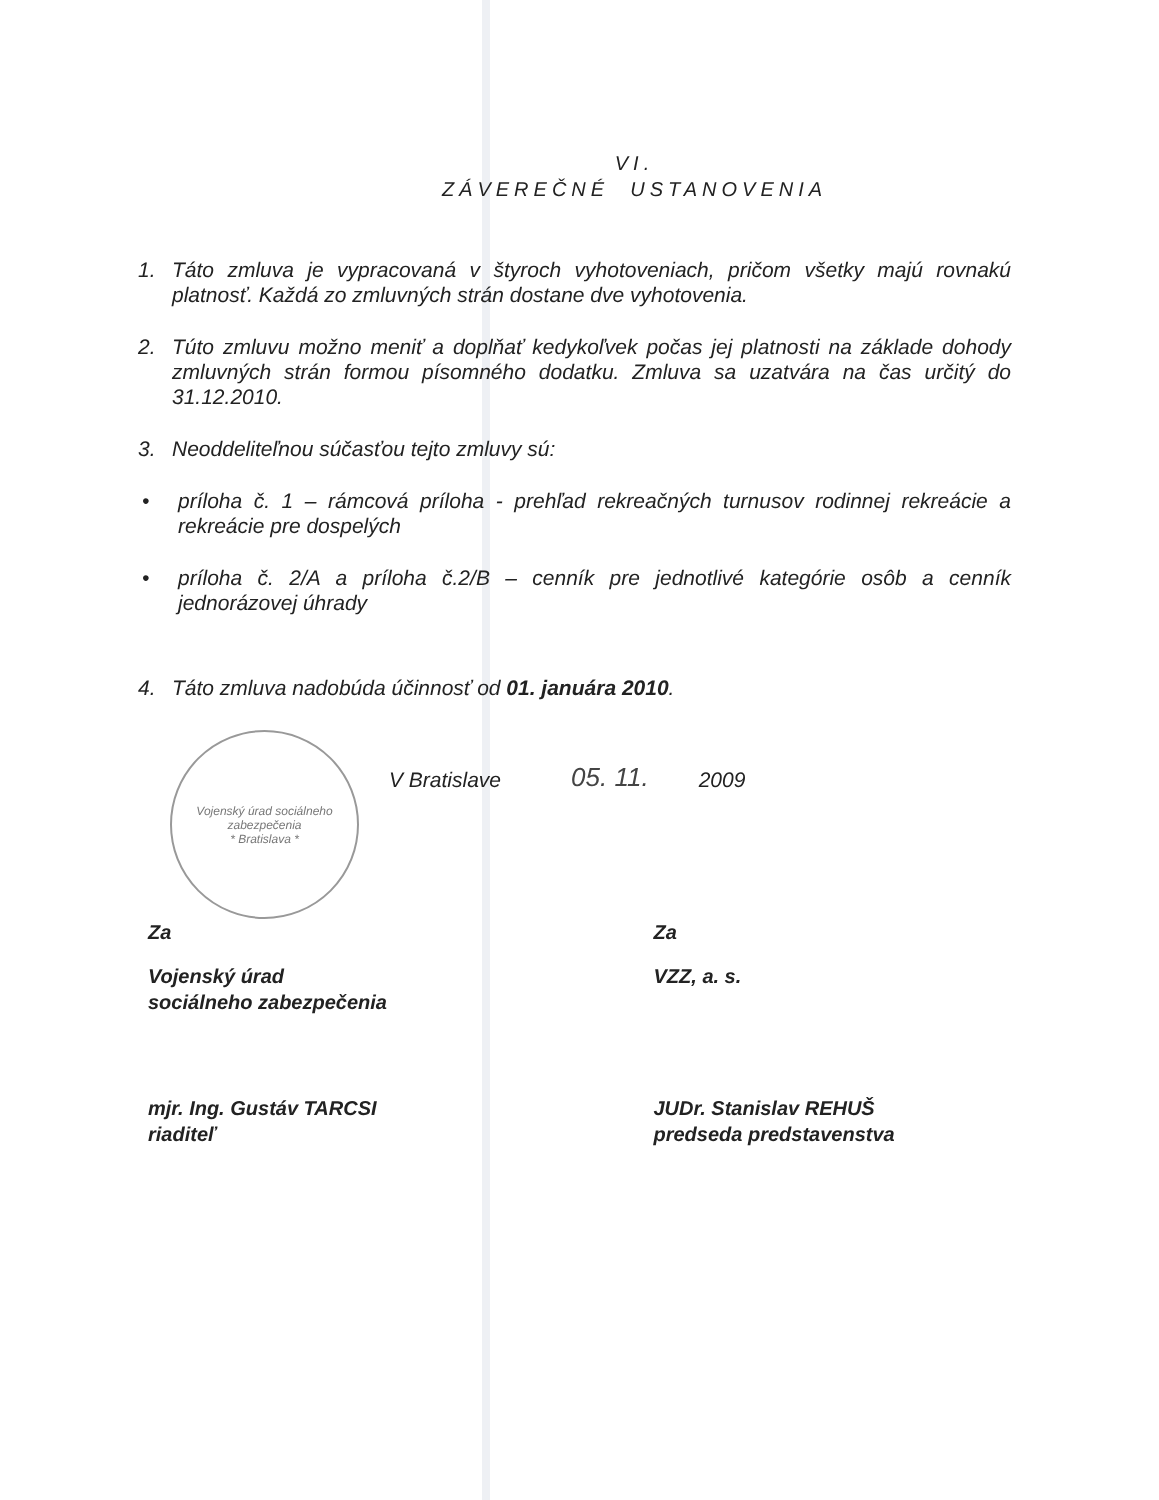VI.
ZÁVEREČNÉ USTANOVENIA
1. Táto zmluva je vypracovaná v štyroch vyhotoveniach, pričom všetky majú rovnakú platnosť. Každá zo zmluvných strán dostane dve vyhotovenia.
2. Túto zmluvu možno meniť a doplňať kedykoľvek počas jej platnosti na základe dohody zmluvných strán formou písomného dodatku. Zmluva sa uzatvára na čas určitý do 31.12.2010.
3. Neoddeliteľnou súčasťou tejto zmluvy sú:
• príloha č. 1 – rámcová príloha - prehľad rekreačných turnusov rodinnej rekreácie a rekreácie pre dospelých
• príloha č. 2/A a príloha č.2/B – cenník pre jednotlivé kategórie osôb a cenník jednorázovej úhrady
4. Táto zmluva nadobúda účinnosť od 01. januára 2010.
Vojenský úrad sociálneho zabezpečenia
* Bratislava *
V Bratislave
05. 11.
2009
Za Za
Vojenský úrad
sociálneho zabezpečenia
VZZ, a. s.
mjr. Ing. Gustáv TARCSI
riaditeľ
JUDr. Stanislav REHUŠ
predseda predstavenstva